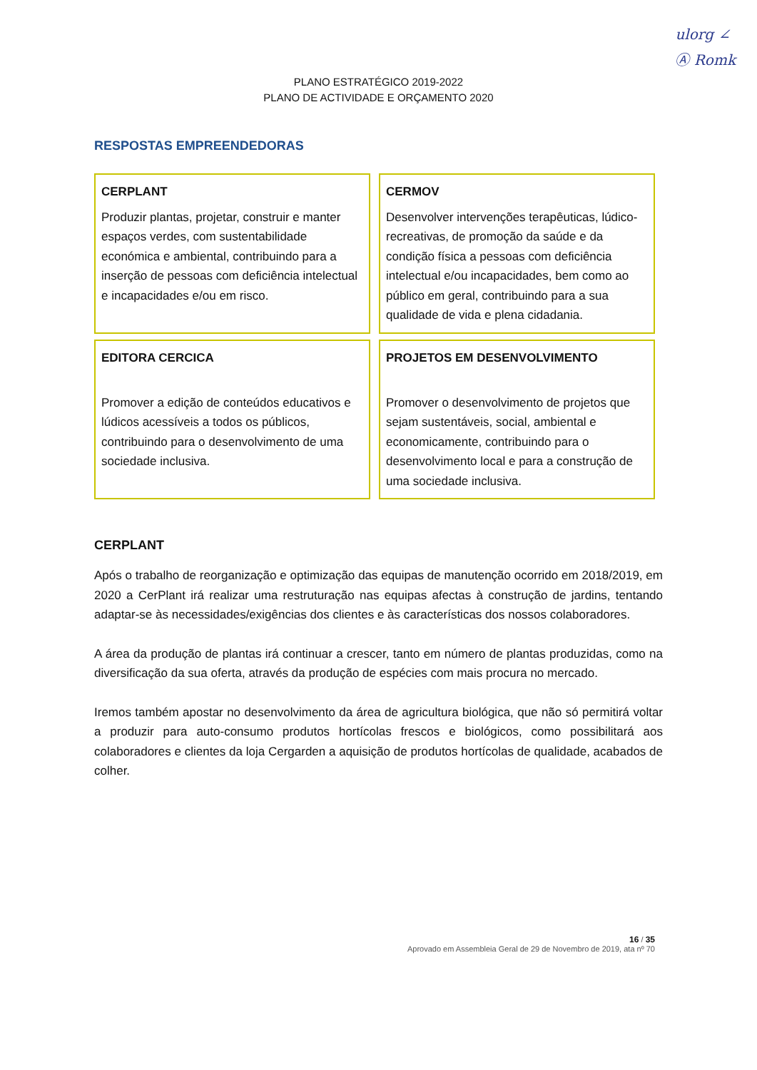ulorg ∠
Ⓐ Romk
PLANO ESTRATÉGICO 2019-2022
PLANO DE ACTIVIDADE E ORÇAMENTO 2020
RESPOSTAS EMPREENDEDORAS
| CERPLANT Produzir plantas, projetar, construir e manter espaços verdes, com sustentabilidade económica e ambiental, contribuindo para a inserção de pessoas com deficiência intelectual e incapacidades e/ou em risco. | CERMOV Desenvolver intervenções terapêuticas, lúdico-recreativas, de promoção da saúde e da condição física a pessoas com deficiência intelectual e/ou incapacidades, bem como ao público em geral, contribuindo para a sua qualidade de vida e plena cidadania. |
| EDITORA CERCICA Promover a edição de conteúdos educativos e lúdicos acessíveis a todos os públicos, contribuindo para o desenvolvimento de uma sociedade inclusiva. | PROJETOS EM DESENVOLVIMENTO Promover o desenvolvimento de projetos que sejam sustentáveis, social, ambiental e economicamente, contribuindo para o desenvolvimento local e para a construção de uma sociedade inclusiva. |
CERPLANT
Após o trabalho de reorganização e optimização das equipas de manutenção ocorrido em 2018/2019, em 2020 a CerPlant irá realizar uma restruturação nas equipas afectas à construção de jardins, tentando adaptar-se às necessidades/exigências dos clientes e às características dos nossos colaboradores.
A área da produção de plantas irá continuar a crescer, tanto em número de plantas produzidas, como na diversificação da sua oferta, através da produção de espécies com mais procura no mercado.
Iremos também apostar no desenvolvimento da área de agricultura biológica, que não só permitirá voltar a produzir para auto-consumo produtos hortícolas frescos e biológicos, como possibilitará aos colaboradores e clientes da loja Cergarden a aquisição de produtos hortícolas de qualidade, acabados de colher.
16 / 35
Aprovado em Assembleia Geral de 29 de Novembro de 2019, ata nº 70